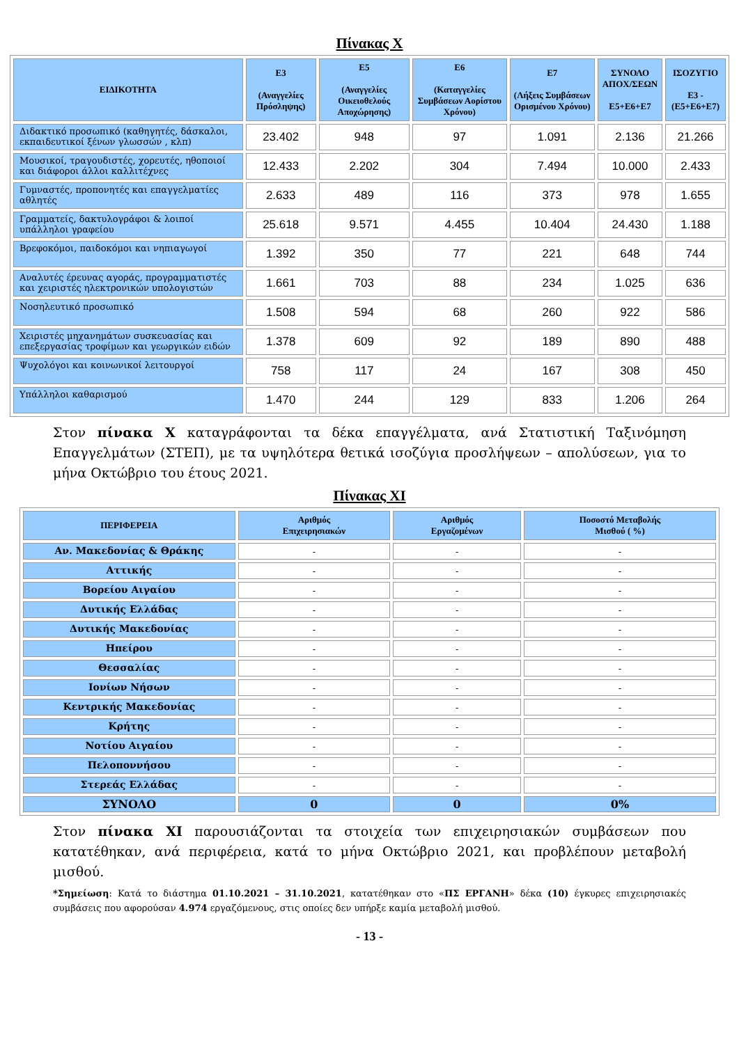Πίνακας Χ
| ΕΙΔΙΚΟΤΗΤΑ | Ε3 (Αναγγελίες Πρόσληψης) | Ε5 (Αναγγελίες Οικειοθελούς Αποχώρησης) | Ε6 (Καταγγελίες Συμβάσεων Αορίστου Χρόνου) | Ε7 (Λήξεις Συμβάσεων Ορισμένου Χρόνου) | ΣΥΝΟΛΟ ΑΠΟΧ/ΣΕΩΝ Ε5+Ε6+Ε7 | ΙΣΟΖΥΓΙΟ Ε3 - (Ε5+Ε6+Ε7) |
| --- | --- | --- | --- | --- | --- | --- |
| Διδακτικό προσωπικό (καθηγητές, δάσκαλοι, εκπαιδευτικοί ξένων γλωσσών , κλπ) | 23.402 | 948 | 97 | 1.091 | 2.136 | 21.266 |
| Μουσικοί, τραγουδιστές, χορευτές, ηθοποιοί και διάφοροι άλλοι καλλιτέχνες | 12.433 | 2.202 | 304 | 7.494 | 10.000 | 2.433 |
| Γυμναστές, προπονητές και επαγγελματίες αθλητές | 2.633 | 489 | 116 | 373 | 978 | 1.655 |
| Γραμματείς, δακτυλογράφοι & λοιποί υπάλληλοι γραφείου | 25.618 | 9.571 | 4.455 | 10.404 | 24.430 | 1.188 |
| Βρεφοκόμοι, παιδοκόμοι και νηπιαγωγοί | 1.392 | 350 | 77 | 221 | 648 | 744 |
| Αναλυτές έρευνας αγοράς, προγραμματιστές και χειριστές ηλεκτρονικών υπολογιστών | 1.661 | 703 | 88 | 234 | 1.025 | 636 |
| Νοσηλευτικό προσωπικό | 1.508 | 594 | 68 | 260 | 922 | 586 |
| Χειριστές μηχανημάτων συσκευασίας και επεξεργασίας τροφίμων και γεωργικών ειδών | 1.378 | 609 | 92 | 189 | 890 | 488 |
| Ψυχολόγοι και κοινωνικοί λειτουργοί | 758 | 117 | 24 | 167 | 308 | 450 |
| Υπάλληλοι καθαρισμού | 1.470 | 244 | 129 | 833 | 1.206 | 264 |
Στον πίνακα Χ καταγράφονται τα δέκα επαγγέλματα, ανά Στατιστική Ταξινόμηση Επαγγελμάτων (ΣΤΕΠ), με τα υψηλότερα θετικά ισοζύγια προσλήψεων – απολύσεων, για το μήνα Οκτώβριο του έτους 2021.
Πίνακας ΧΙ
| ΠΕΡΙΦΕΡΕΙΑ | Αριθμός Επιχειρησιακών | Αριθμός Εργαζομένων | Ποσοστό Μεταβολής Μισθού ( %) |
| --- | --- | --- | --- |
| Αν. Μακεδονίας & Θράκης | - | - | - |
| Αττικής | - | - | - |
| Βορείου Αιγαίου | - | - | - |
| Δυτικής Ελλάδας | - | - | - |
| Δυτικής Μακεδονίας | - | - | - |
| Ηπείρου | - | - | - |
| Θεσσαλίας | - | - | - |
| Ιονίων Νήσων | - | - | - |
| Κεντρικής Μακεδονίας | - | - | - |
| Κρήτης | - | - | - |
| Νοτίου Αιγαίου | - | - | - |
| Πελοποννήσου | - | - | - |
| Στερεάς Ελλάδας | - | - | - |
| ΣΥΝΟΛΟ | 0 | 0 | 0% |
Στον πίνακα ΧΙ παρουσιάζονται τα στοιχεία των επιχειρησιακών συμβάσεων που κατατέθηκαν, ανά περιφέρεια, κατά το μήνα Οκτώβριο 2021, και προβλέπουν μεταβολή μισθού.
*Σημείωση: Κατά το διάστημα 01.10.2021 – 31.10.2021, κατατέθηκαν στο «ΠΣ ΕΡΓΑΝΗ» δέκα (10) έγκυρες επιχειρησιακές συμβάσεις που αφορούσαν 4.974 εργαζόμενους, στις οποίες δεν υπήρξε καμία μεταβολή μισθού.
- 13 -